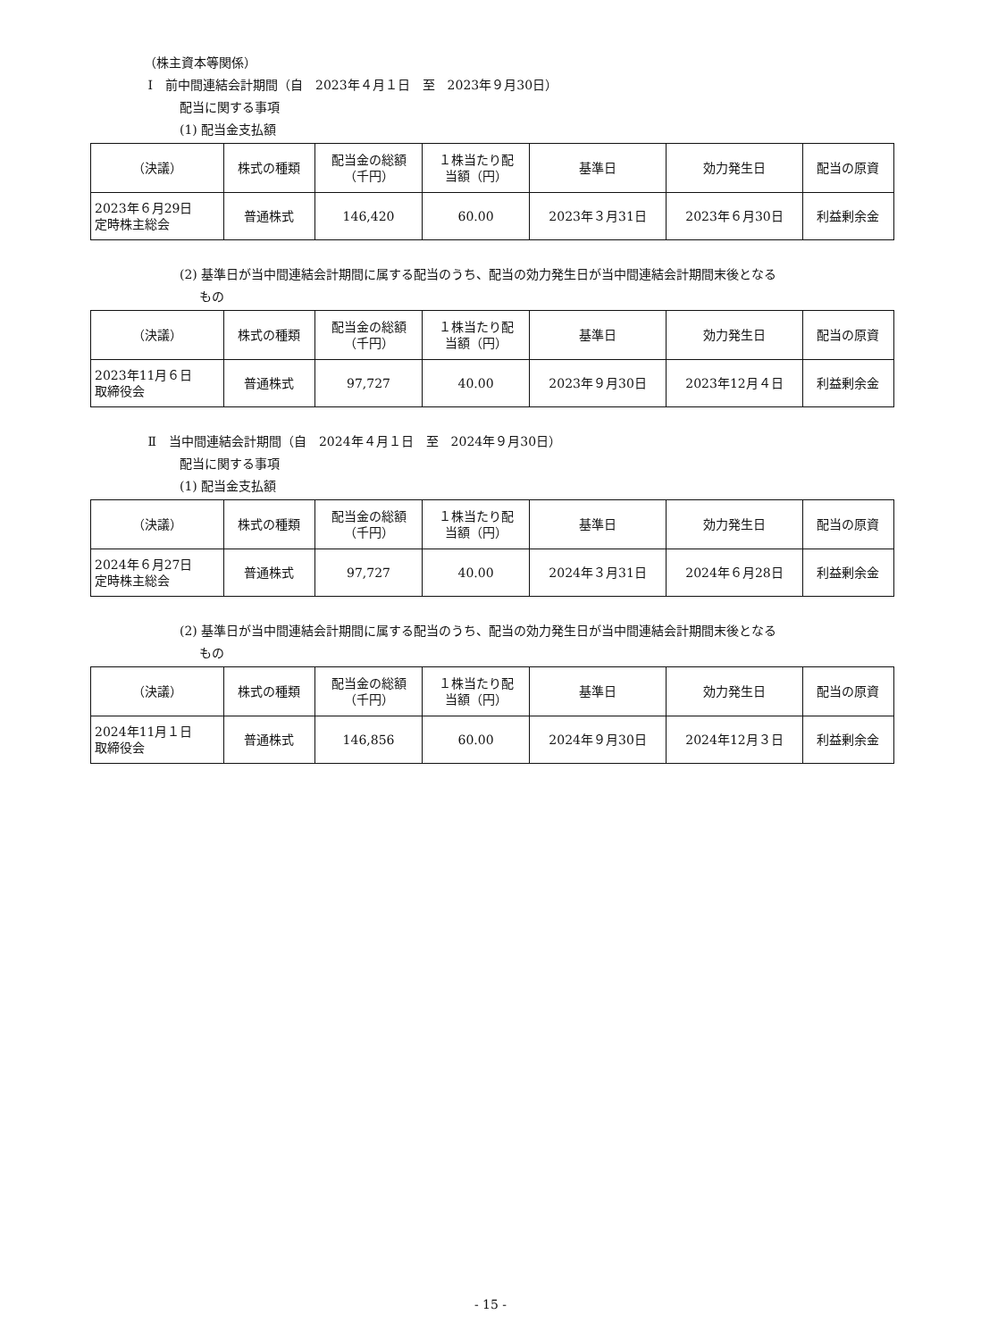（株主資本等関係）
Ⅰ　前中間連結会計期間（自　2023年４月１日　至　2023年９月30日）
配当に関する事項
(1) 配当金支払額
| （決議） | 株式の種類 | 配当金の総額 （千円） | １株当たり配 当額（円） | 基準日 | 効力発生日 | 配当の原資 |
| --- | --- | --- | --- | --- | --- | --- |
| 2023年６月29日 定時株主総会 | 普通株式 | 146,420 | 60.00 | 2023年３月31日 | 2023年６月30日 | 利益剰余金 |
(2) 基準日が当中間連結会計期間に属する配当のうち、配当の効力発生日が当中間連結会計期間末後となる
もの
| （決議） | 株式の種類 | 配当金の総額 （千円） | １株当たり配 当額（円） | 基準日 | 効力発生日 | 配当の原資 |
| --- | --- | --- | --- | --- | --- | --- |
| 2023年11月６日 取締役会 | 普通株式 | 97,727 | 40.00 | 2023年９月30日 | 2023年12月４日 | 利益剰余金 |
Ⅱ　当中間連結会計期間（自　2024年４月１日　至　2024年９月30日）
配当に関する事項
(1) 配当金支払額
| （決議） | 株式の種類 | 配当金の総額 （千円） | １株当たり配 当額（円） | 基準日 | 効力発生日 | 配当の原資 |
| --- | --- | --- | --- | --- | --- | --- |
| 2024年６月27日 定時株主総会 | 普通株式 | 97,727 | 40.00 | 2024年３月31日 | 2024年６月28日 | 利益剰余金 |
(2) 基準日が当中間連結会計期間に属する配当のうち、配当の効力発生日が当中間連結会計期間末後となる
もの
| （決議） | 株式の種類 | 配当金の総額 （千円） | １株当たり配 当額（円） | 基準日 | 効力発生日 | 配当の原資 |
| --- | --- | --- | --- | --- | --- | --- |
| 2024年11月１日 取締役会 | 普通株式 | 146,856 | 60.00 | 2024年９月30日 | 2024年12月３日 | 利益剰余金 |
- 15 -